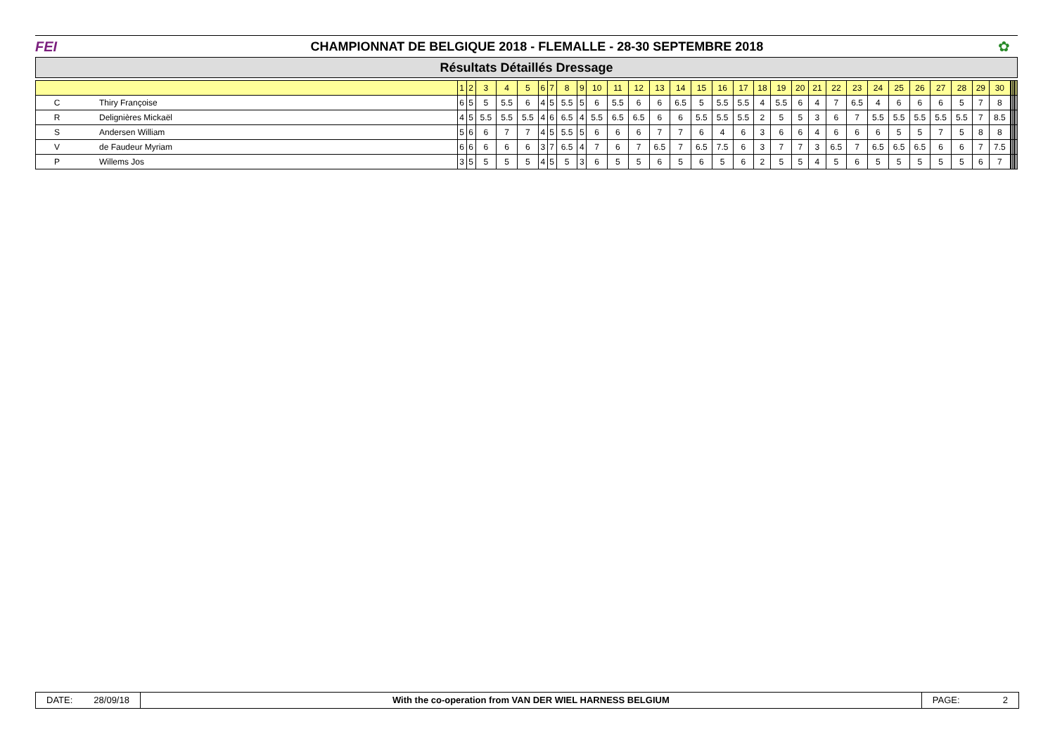FEI
CHAMPIONNAT DE BELGIQUE 2018 - FLEMALLE - 28-30 SEPTEMBRE 2018
✿
Résultats Détaillés Dressage
| | | 1 | 2 | 3 | 4 | 5 | 6 | 7 | 8 | 9 | 10 | 11 | 12 | 13 | 14 | 15 | 16 | 17 | 18 | 19 | 20 | 21 | 22 | 23 | 24 | 25 | 26 | 27 | 28 | 29 | 30 | | | | | | |
| --- | --- | --- | --- | --- | --- | --- | --- | --- | --- | --- | --- | --- | --- | --- | --- | --- | --- | --- | --- | --- | --- | --- | --- | --- | --- | --- | --- | --- | --- | --- | --- | --- | --- | --- | --- | --- | --- |
| C | Thiry Françoise | 6 | 5 | 5 | 5.5 | 6 | 4 | 5 | 5.5 | 5 | 6 | 5.5 | 6 | 6 | 6.5 | 5 | 5.5 | 5.5 | 4 | 5.5 | 6 | 4 | 7 | 6.5 | 4 | 6 | 6 | 6 | 5 | 7 | 8 | | | | | | |
| R | Delignières Mickaël | 4 | 5 | 5.5 | 5.5 | 5.5 | 4 | 6 | 6.5 | 4 | 5.5 | 6.5 | 6.5 | 6 | 6 | 5.5 | 5.5 | 5.5 | 2 | 5 | 5 | 3 | 6 | 7 | 5.5 | 5.5 | 5.5 | 5.5 | 5.5 | 7 | 8.5 | | | | | | |
| S | Andersen William | 5 | 6 | 6 | 7 | 7 | 4 | 5 | 5.5 | 5 | 6 | 6 | 6 | 7 | 7 | 6 | 4 | 6 | 3 | 6 | 6 | 4 | 6 | 6 | 6 | 5 | 5 | 7 | 5 | 8 | 8 | | | | | | |
| V | de Faudeur Myriam | 6 | 6 | 6 | 6 | 6 | 3 | 7 | 6.5 | 4 | 7 | 6 | 7 | 6.5 | 7 | 6.5 | 7.5 | 6 | 3 | 7 | 7 | 3 | 6.5 | 7 | 6.5 | 6.5 | 6.5 | 6 | 6 | 7 | 7.5 | | | | | | |
| P | Willems Jos | 3 | 5 | 5 | 5 | 5 | 4 | 5 | 5 | 3 | 6 | 5 | 5 | 6 | 5 | 6 | 5 | 6 | 2 | 5 | 5 | 4 | 5 | 6 | 5 | 5 | 5 | 5 | 5 | 6 | 7 | | | | | | |
DATE: 28/09/18 With the co-operation from VAN DER WIEL HARNESS BELGIUM
PAGE: 2